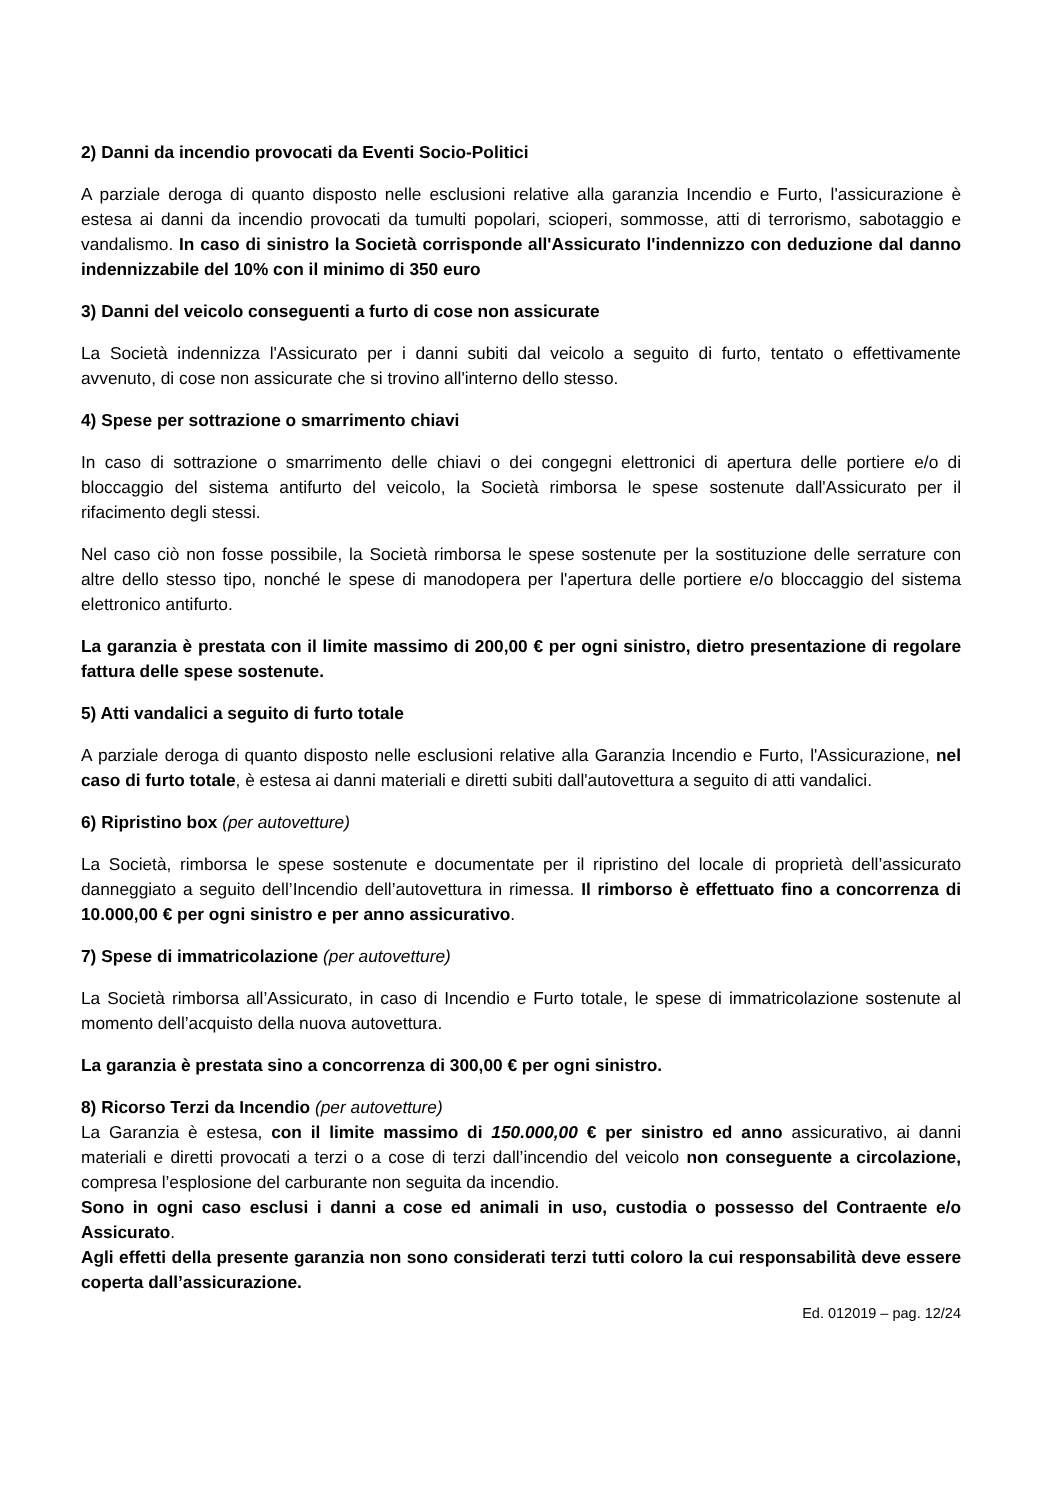2) Danni da incendio provocati da Eventi Socio-Politici
A parziale deroga di quanto disposto nelle esclusioni relative alla garanzia Incendio e Furto, l'assicurazione è estesa ai danni da incendio provocati da tumulti popolari, scioperi, sommosse, atti di terrorismo, sabotaggio e vandalismo. In caso di sinistro la Società corrisponde all'Assicurato l'indennizzo con deduzione dal danno indennizzabile del 10% con il minimo di 350 euro
3) Danni del veicolo conseguenti a furto di cose non assicurate
La Società indennizza l'Assicurato per i danni subiti dal veicolo a seguito di furto, tentato o effettivamente avvenuto, di cose non assicurate che si trovino all'interno dello stesso.
4) Spese per sottrazione o smarrimento chiavi
In caso di sottrazione o smarrimento delle chiavi o dei congegni elettronici di apertura delle portiere e/o di bloccaggio del sistema antifurto del veicolo, la Società rimborsa le spese sostenute dall'Assicurato per il rifacimento degli stessi.
Nel caso ciò non fosse possibile, la Società rimborsa le spese sostenute per la sostituzione delle serrature con altre dello stesso tipo, nonché le spese di manodopera per l'apertura delle portiere e/o bloccaggio del sistema elettronico antifurto.
La garanzia è prestata con il limite massimo di 200,00 € per ogni sinistro, dietro presentazione di regolare fattura delle spese sostenute.
5) Atti vandalici a seguito di furto totale
A parziale deroga di quanto disposto nelle esclusioni relative alla Garanzia Incendio e Furto, l'Assicurazione, nel caso di furto totale, è estesa ai danni materiali e diretti subiti dall'autovettura a seguito di atti vandalici.
6) Ripristino box (per autovetture)
La Società, rimborsa le spese sostenute e documentate per il ripristino del locale di proprietà dell’assicurato danneggiato a seguito dell’Incendio dell’autovettura in rimessa. Il rimborso è effettuato fino a concorrenza di 10.000,00 € per ogni sinistro e per anno assicurativo.
7) Spese di immatricolazione (per autovetture)
La Società rimborsa all’Assicurato, in caso di Incendio e Furto totale, le spese di immatricolazione sostenute al momento dell’acquisto della nuova autovettura.
La garanzia è prestata sino a concorrenza di 300,00 € per ogni sinistro.
8) Ricorso Terzi da Incendio (per autovetture)
La Garanzia è estesa, con il limite massimo di 150.000,00 € per sinistro ed anno assicurativo, ai danni materiali e diretti provocati a terzi o a cose di terzi dall’incendio del veicolo non conseguente a circolazione, compresa l’esplosione del carburante non seguita da incendio.
Sono in ogni caso esclusi i danni a cose ed animali in uso, custodia o possesso del Contraente e/o Assicurato.
Agli effetti della presente garanzia non sono considerati terzi tutti coloro la cui responsabilità deve essere coperta dall’assicurazione.
Ed. 012019 – pag. 12/24